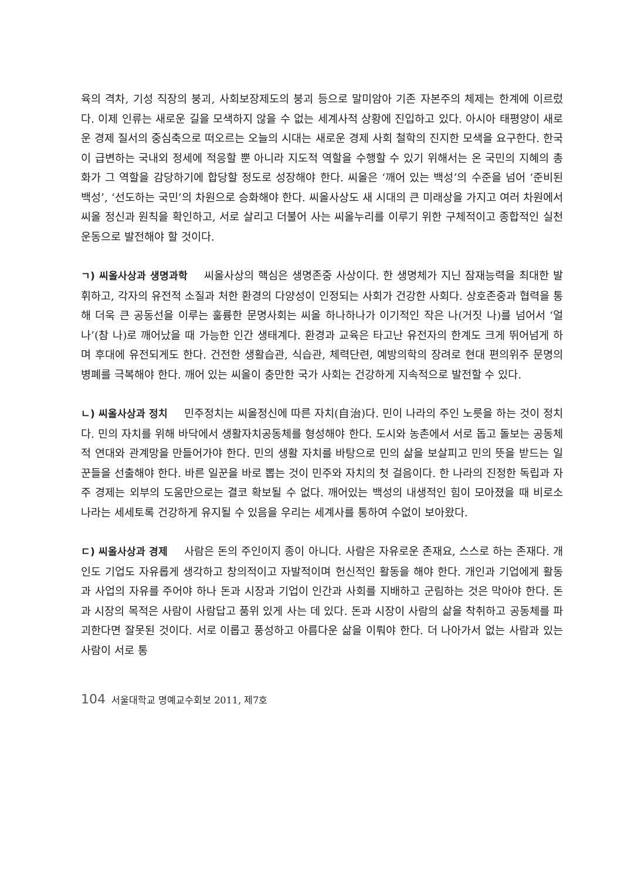육의 격차, 기성 직장의 붕괴, 사회보장제도의 붕괴 등으로 말미암아 기존 자본주의 체제는 한계에 이르렀다. 이제 인류는 새로운 길을 모색하지 않을 수 없는 세계사적 상황에 진입하고 있다. 아시아 태평양이 새로운 경제 질서의 중심축으로 떠오르는 오늘의 시대는 새로운 경제 사회 철학의 진지한 모색을 요구한다. 한국이 급변하는 국내외 정세에 적응할 뿐 아니라 지도적 역할을 수행할 수 있기 위해서는 온 국민의 지혜의 총화가 그 역할을 감당하기에 합당할 정도로 성장해야 한다. 씨올은 ‘깨어 있는 백성’의 수준을 넘어 ‘준비된 백성’, ‘선도하는 국민’의 차원으로 승화해야 한다. 씨올사상도 새 시대의 큰 미래상을 가지고 여러 차원에서 씨올 정신과 원칙을 확인하고, 서로 살리고 더불어 사는 씨올누리를 이루기 위한 구체적이고 종합적인 실천 운동으로 발전해야 할 것이다.
ㄱ) 씨올사상과 생명과학 씨올사상의 핵심은 생명존중 사상이다. 한 생명체가 지닌 잠재능력을 최대한 발휘하고, 각자의 유전적 소질과 처한 환경의 다양성이 인정되는 사회가 건강한 사회다. 상호존중과 협력을 통해 더욱 큰 공동선을 이루는 훌륭한 문명사회는 씨올 하나하나가 이기적인 작은 나(거짓 나)를 넘어서 ‘얼 나’(참 나)로 깨어났을 때 가능한 인간 생태계다. 환경과 교육은 타고난 유전자의 한계도 크게 뛰어넘게 하며 후대에 유전되게도 한다. 건전한 생활습관, 식습관, 체력단련, 예방의학의 장려로 현대 편의위주 문명의 병폐를 극복해야 한다. 깨어 있는 씨올이 충만한 국가 사회는 건강하게 지속적으로 발전할 수 있다.
ㄴ) 씨올사상과 정치 민주정치는 씨올정신에 따른 자치(自治)다. 민이 나라의 주인 노릇을 하는 것이 정치다. 민의 자치를 위해 바닥에서 생활자치공동체를 형성해야 한다. 도시와 농촌에서 서로 돕고 돌보는 공동체적 연대와 관계망을 만들어가야 한다. 민의 생활 자치를 바탕으로 민의 삶을 보살피고 민의 뜻을 받드는 일꾼들을 선출해야 한다. 바른 일꾼을 바로 뽑는 것이 민주와 자치의 첫 걸음이다. 한 나라의 진정한 독립과 자주 경제는 외부의 도움만으로는 결코 확보될 수 없다. 깨어있는 백성의 내생적인 힘이 모아졌을 때 비로소 나라는 세세토록 건강하게 유지될 수 있음을 우리는 세계사를 통하여 수없이 보아왔다.
ㄷ) 씨올사상과 경제 사람은 돈의 주인이지 종이 아니다. 사람은 자유로운 존재요, 스스로 하는 존재다. 개인도 기업도 자유롭게 생각하고 창의적이고 자발적이며 헌신적인 활동을 해야 한다. 개인과 기업에게 활동과 사업의 자유를 주어야 하나 돈과 시장과 기업이 인간과 사회를 지배하고 군림하는 것은 막아야 한다. 돈과 시장의 목적은 사람이 사람답고 품위 있게 사는 데 있다. 돈과 시장이 사람의 삶을 착취하고 공동체를 파괴한다면 잘못된 것이다. 서로 이롭고 풍성하고 아름다운 삶을 이뤄야 한다. 더 나아가서 없는 사람과 있는 사람이 서로 통
104 서울대학교 명예교수회보 2011, 제7호